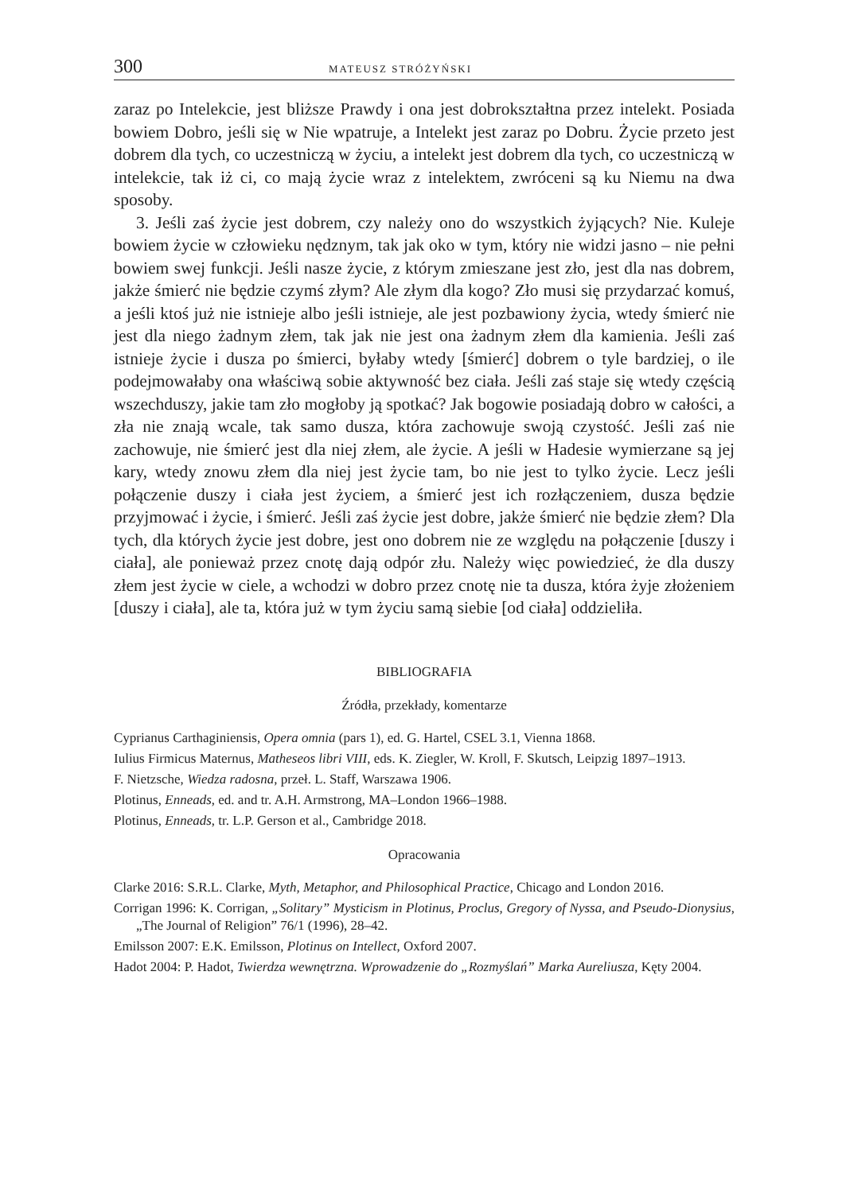300 MATEUSZ STRÓŻYŃSKI
zaraz po Intelekcie, jest bliższe Prawdy i ona jest dobrokształtna przez intelekt. Posiada bowiem Dobro, jeśli się w Nie wpatruje, a Intelekt jest zaraz po Dobru. Życie przeto jest dobrem dla tych, co uczestniczą w życiu, a intelekt jest dobrem dla tych, co uczestniczą w intelekcie, tak iż ci, co mają życie wraz z intelektem, zwróceni są ku Niemu na dwa sposoby.
3. Jeśli zaś życie jest dobrem, czy należy ono do wszystkich żyjących? Nie. Kuleje bowiem życie w człowieku nędznym, tak jak oko w tym, który nie widzi jasno – nie pełni bowiem swej funkcji. Jeśli nasze życie, z którym zmieszane jest zło, jest dla nas dobrem, jakże śmierć nie będzie czymś złym? Ale złym dla kogo? Zło musi się przydarzać komuś, a jeśli ktoś już nie istnieje albo jeśli istnieje, ale jest pozbawiony życia, wtedy śmierć nie jest dla niego żadnym złem, tak jak nie jest ona żadnym złem dla kamienia. Jeśli zaś istnieje życie i dusza po śmierci, byłaby wtedy [śmierć] dobrem o tyle bardziej, o ile podejmowałaby ona właściwą sobie aktywność bez ciała. Jeśli zaś staje się wtedy częścią wszechduszy, jakie tam zło mogłoby ją spotkać? Jak bogowie posiadają dobro w całości, a zła nie znają wcale, tak samo dusza, która zachowuje swoją czystość. Jeśli zaś nie zachowuje, nie śmierć jest dla niej złem, ale życie. A jeśli w Hadesie wymierzane są jej kary, wtedy znowu złem dla niej jest życie tam, bo nie jest to tylko życie. Lecz jeśli połączenie duszy i ciała jest życiem, a śmierć jest ich rozłączeniem, dusza będzie przyjmować i życie, i śmierć. Jeśli zaś życie jest dobre, jakże śmierć nie będzie złem? Dla tych, dla których życie jest dobre, jest ono dobrem nie ze względu na połączenie [duszy i ciała], ale ponieważ przez cnotę dają odpór złu. Należy więc powiedzieć, że dla duszy złem jest życie w ciele, a wchodzi w dobro przez cnotę nie ta dusza, która żyje złożeniem [duszy i ciała], ale ta, która już w tym życiu samą siebie [od ciała] oddzieliła.
BIBLIOGRAFIA
Źródła, przekłady, komentarze
Cyprianus Carthaginiensis, Opera omnia (pars 1), ed. G. Hartel, CSEL 3.1, Vienna 1868.
Iulius Firmicus Maternus, Matheseos libri VIII, eds. K. Ziegler, W. Kroll, F. Skutsch, Leipzig 1897–1913.
F. Nietzsche, Wiedza radosna, przeł. L. Staff, Warszawa 1906.
Plotinus, Enneads, ed. and tr. A.H. Armstrong, MA–London 1966–1988.
Plotinus, Enneads, tr. L.P. Gerson et al., Cambridge 2018.
Opracowania
Clarke 2016: S.R.L. Clarke, Myth, Metaphor, and Philosophical Practice, Chicago and London 2016.
Corrigan 1996: K. Corrigan, „Solitary” Mysticism in Plotinus, Proclus, Gregory of Nyssa, and Pseudo-Dionysius, „The Journal of Religion” 76/1 (1996), 28–42.
Emilsson 2007: E.K. Emilsson, Plotinus on Intellect, Oxford 2007.
Hadot 2004: P. Hadot, Twierdza wewnętrzna. Wprowadzenie do „Rozmyślań” Marka Aureliusza, Kęty 2004.